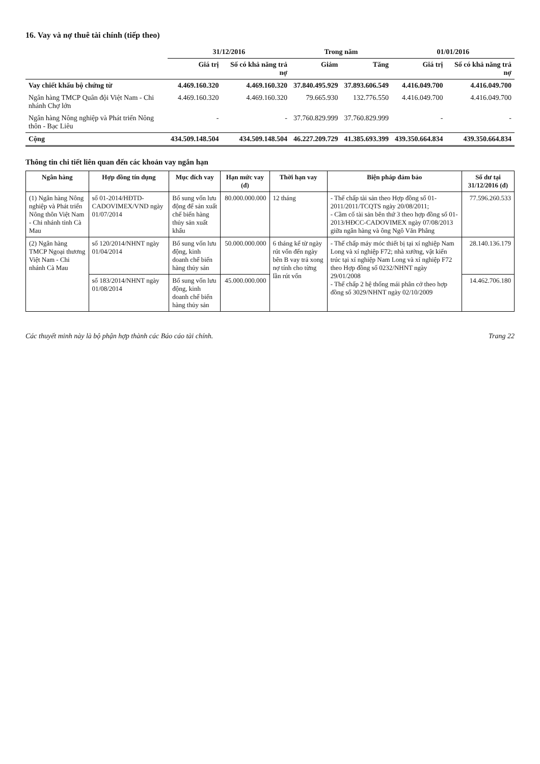16. Vay và nợ thuê tài chính (tiếp theo)
| | 31/12/2016 | | Trong năm | | 01/01/2016 | |
| --- | --- | --- | --- | --- | --- | --- |
| | Giá trị | Số có khả năng trả nợ | Giảm | Tăng | Giá trị | Số có khả năng trả nợ |
| Vay chiết khấu bộ chứng từ | 4.469.160.320 | 4.469.160.320 | 37.840.495.929 | 37.893.606.549 | 4.416.049.700 | 4.416.049.700 |
| Ngân hàng TMCP Quân đội Việt Nam - Chi nhánh Chợ lớn | 4.469.160.320 | 4.469.160.320 | 79.665.930 | 132.776.550 | 4.416.049.700 | 4.416.049.700 |
| Ngân hàng Nông nghiệp và Phát triển Nông thôn - Bạc Liêu | - | - | 37.760.829.999 | 37.760.829.999 | - | - |
| Cộng | 434.509.148.504 | 434.509.148.504 | 46.227.209.729 | 41.385.693.399 | 439.350.664.834 | 439.350.664.834 |
Thông tin chi tiết liên quan đến các khoản vay ngắn hạn
| Ngân hàng | Hợp đồng tín dụng | Mục đích vay | Hạn mức vay (đ) | Thời hạn vay | Biện pháp đảm bảo | Số dư tại 31/12/2016 (đ) |
| --- | --- | --- | --- | --- | --- | --- |
| (1) Ngân hàng Nông nghiệp và Phát triển Nông thôn Việt Nam - Chi nhánh tỉnh Cà Mau | số 01-2014/HĐTD-CADOVIMEX/VND ngày 01/07/2014 | Bổ sung vốn lưu động để sản xuất chế biến hàng thủy sản xuất khẩu | 80.000.000.000 | 12 tháng | - Thế chấp tài sản theo Hợp đồng số 01-2011/2011/TCQTS ngày 20/08/2011; - Cầm cố tài sản bên thứ 3 theo hợp đồng số 01-2013/HĐCC-CADOVIMEX ngày 07/08/2013 giữa ngân hàng và ông Ngô Văn Phẳng | 77.596.260.533 |
| (2) Ngân hàng TMCP Ngoại thương Việt Nam - Chi nhánh Cà Mau | số 120/2014/NHNT ngày 01/04/2014 | Bổ sung vốn lưu động, kinh doanh chế biến hàng thủy sản | 50.000.000.000 | 6 tháng kể từ ngày rút vốn đến ngày bên B vay trả xong nợ tính cho từng lần rút vốn | - Thế chấp máy móc thiết bị tại xí nghiệp Nam Long và xí nghiệp F72; nhà xưởng, vật kiến trúc tại xí nghiệp Nam Long và xí nghiệp F72 theo Hợp đồng số 0232/NHNT ngày 29/01/2008 - Thế chấp 2 hệ thống mái phân cở theo hợp đồng số 3029/NHNT ngày 02/10/2009 | 28.140.136.179 |
| | số 183/2014/NHNT ngày 01/08/2014 | Bổ sung vốn lưu động, kinh doanh chế biến hàng thủy sản | 45.000.000.000 | | | 14.462.706.180 |
Các thuyết minh này là bộ phận hợp thành các Báo cáo tài chính. Trang 22